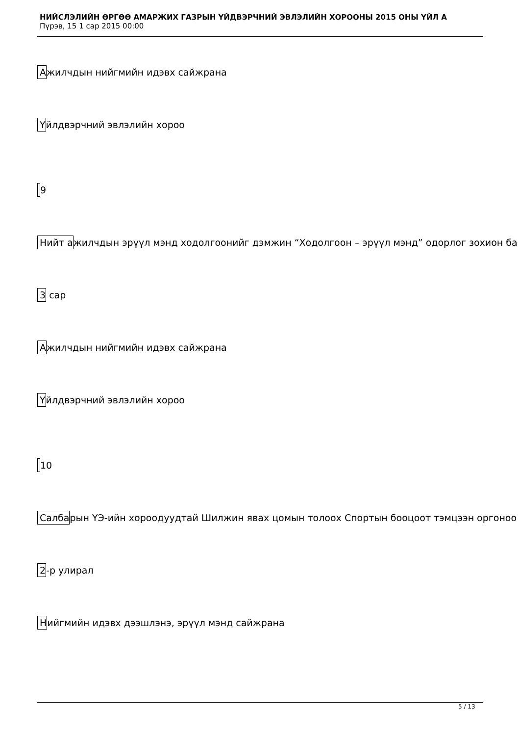НИЙСЛЭЛИЙН ӨРГӨӨ АМАРЖИХ ГАЗРЫН ҮЙДВЭРЧНИЙ ЭВЛЭЛИЙН ХОРООНЫ 2015 ОНЫ ҮЙЛ А
Пүрэв, 15 1 сар 2015 00:00
Ажилчдын нийгмийн идэвх сайжрана
Үйлдвэрчний эвлэлийн хороо
9
Нийт ажилчдын эрүүл мэнд ходолгоонийг дэмжин “Ходолгоон – эрүүл мэнд” одорлог зохион ба
3 сар
Ажилчдын нийгмийн идэвх сайжрана
Үйлдвэрчний эвлэлийн хороо
10
Салбарын ҮЭ-ийн хороодуудтай Шилжин явах цомын толоох Спортын бооцоот тэмцээн оргоноо
2-р улирал
Нийгмийн идэвх дээшлэнэ, эрүүл мэнд сайжрана
5 / 13